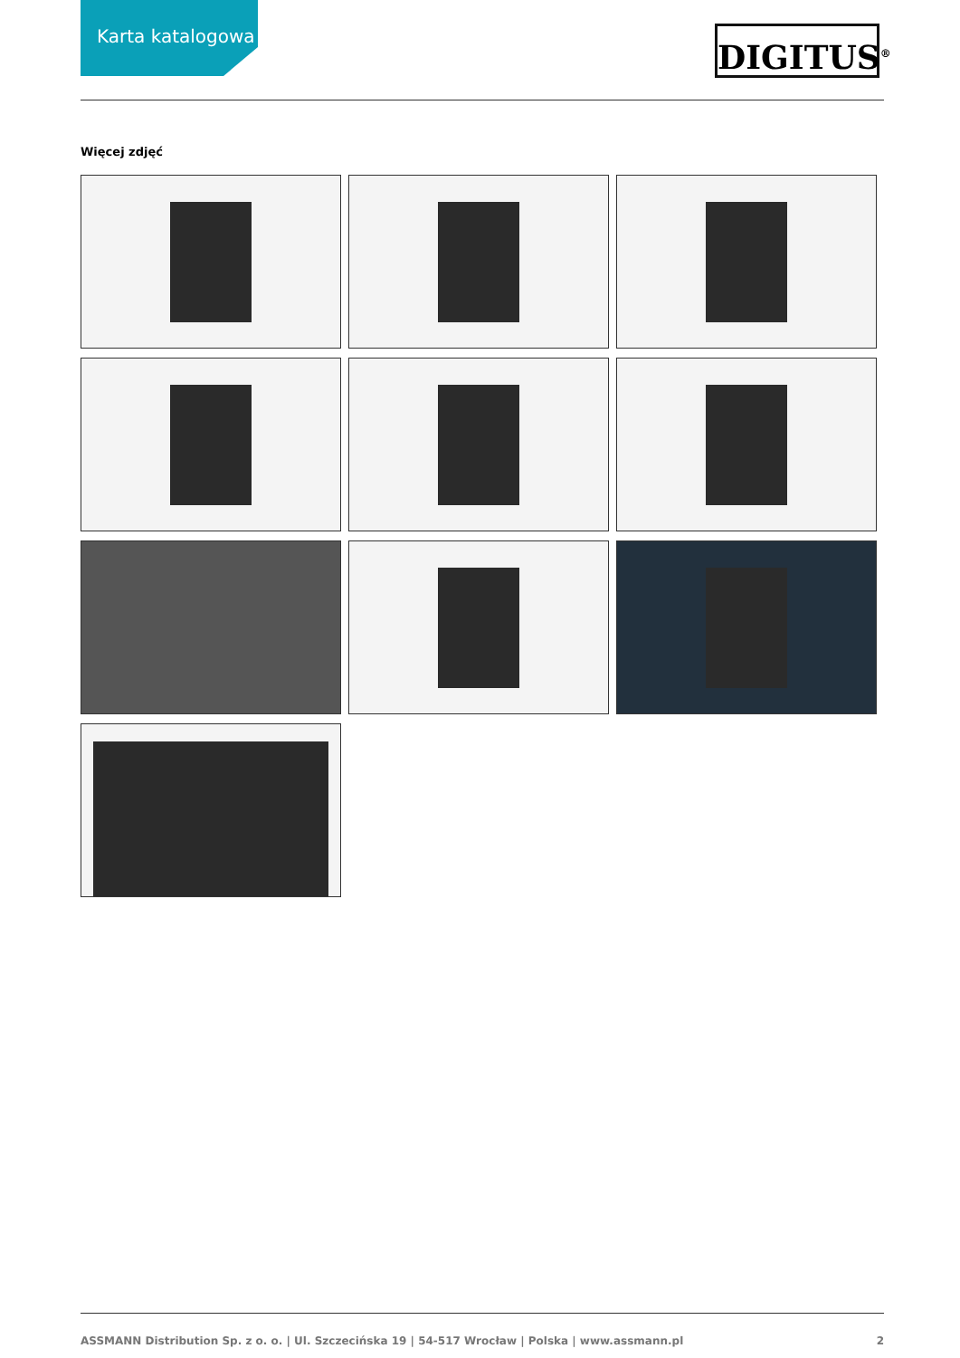Karta katalogowa
DIGITUS<sup>®</sup>
Więcej zdjęć
ASSMANN Distribution Sp. z o. o. | Ul. Szczecińska 19 | 54-517 Wrocław | Polska | www.assmann.pl 2